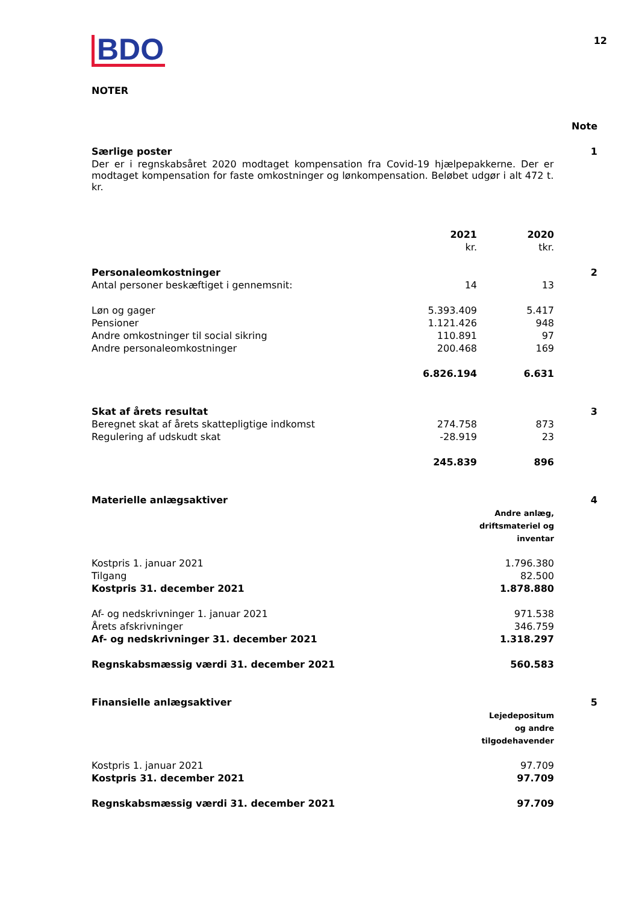BDO
12
NOTER
| | Note |
| Særlige poster | 1 |
| Der er i regnskabsåret 2020 modtaget kompensation fra Covid-19 hjælpepakkerne. Der er modtaget kompensation for faste omkostninger og lønkompensation. Beløbet udgør i alt 472 t. kr. | |
| | 2021 | 2020 | |
| | kr. | tkr. | |
| Personaleomkostninger | | | 2 |
| Antal personer beskæftiget i gennemsnit: | 14 | 13 | |
| Løn og gager | 5.393.409 | 5.417 | |
| Pensioner | 1.121.426 | 948 | |
| Andre omkostninger til social sikring | 110.891 | 97 | |
| Andre personaleomkostninger | 200.468 | 169 | |
| | 6.826.194 | 6.631 | |
| Skat af årets resultat | | | 3 |
| Beregnet skat af årets skattepligtige indkomst | 274.758 | 873 | |
| Regulering af udskudt skat | -28.919 | 23 | |
| | 245.839 | 896 | |
| Materielle anlægsaktiver | | 4 |
| | Andre anlæg, driftsmateriel og inventar | |
| Kostpris 1. januar 2021 | 1.796.380 | |
| Tilgang | 82.500 | |
| Kostpris 31. december 2021 | 1.878.880 | |
| Af- og nedskrivninger 1. januar 2021 | 971.538 | |
| Årets afskrivninger | 346.759 | |
| Af- og nedskrivninger 31. december 2021 | 1.318.297 | |
| Regnskabsmæssig værdi 31. december 2021 | 560.583 | |
| Finansielle anlægsaktiver | | 5 |
| | Lejedepositum og andre tilgodehavender | |
| Kostpris 1. januar 2021 | 97.709 | |
| Kostpris 31. december 2021 | 97.709 | |
| Regnskabsmæssig værdi 31. december 2021 | 97.709 | |